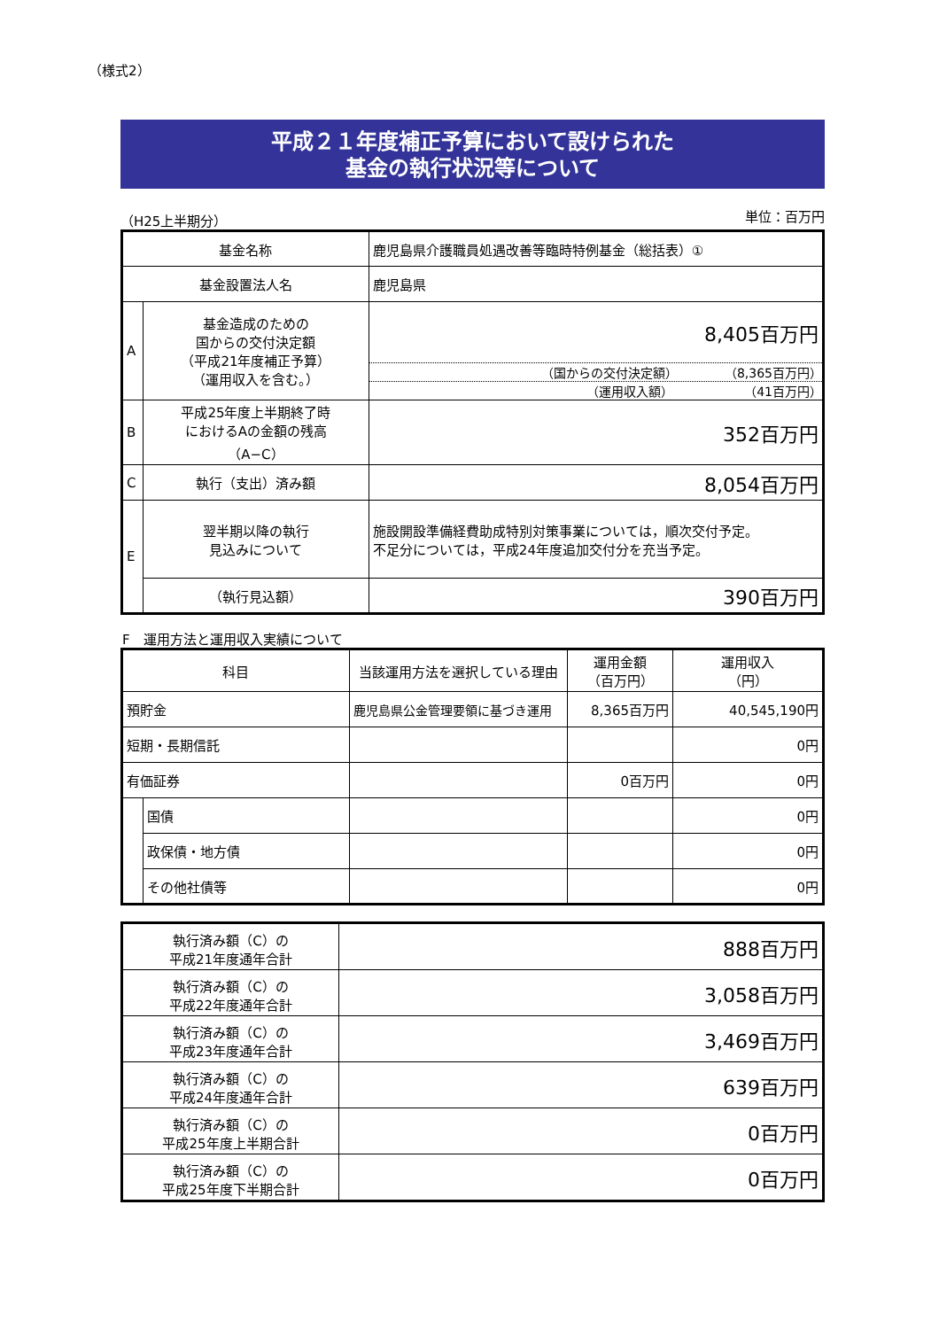（様式2）
平成２１年度補正予算において設けられた
基金の執行状況等について
（H25上半期分） 単位：百万円
| 基金名称 | | 鹿児島県介護職員処遇改善等臨時特例基金（総括表）① |
| 基金設置法人名 | | 鹿児島県 |
| A | 基金造成のための 国からの交付決定額 （平成21年度補正予算） （運用収入を含む。） | 8,405百万円 （国からの交付決定額） （8,365百万円） （運用収入額） （41百万円） |
| B | 平成25年度上半期終了時 におけるAの金額の残高 （A−C） | 352百万円 |
| C | 執行（支出）済み額 | 8,054百万円 |
| E | 翌半期以降の執行 見込みについて | 施設開設準備経費助成特別対策事業については，順次交付予定。 不足分については，平成24年度追加交付分を充当予定。 |
| | （執行見込額） | 390百万円 |
F　運用方法と運用収入実績について
| 科目 | | 当該運用方法を選択している理由 | 運用金額 （百万円） | 運用収入 （円） |
| 預貯金 | | 鹿児島県公金管理要領に基づき運用 | 8,365百万円 | 40,545,190円 |
| 短期・長期信託 | | | | 0円 |
| 有価証券 | | | 0百万円 | 0円 |
| | 国債 | | | 0円 |
| | 政保債・地方債 | | | 0円 |
| | その他社債等 | | | 0円 |
| 執行済み額（C）の 平成21年度通年合計 | 888百万円 |
| 執行済み額（C）の 平成22年度通年合計 | 3,058百万円 |
| 執行済み額（C）の 平成23年度通年合計 | 3,469百万円 |
| 執行済み額（C）の 平成24年度通年合計 | 639百万円 |
| 執行済み額（C）の 平成25年度上半期合計 | 0百万円 |
| 執行済み額（C）の 平成25年度下半期合計 | 0百万円 |